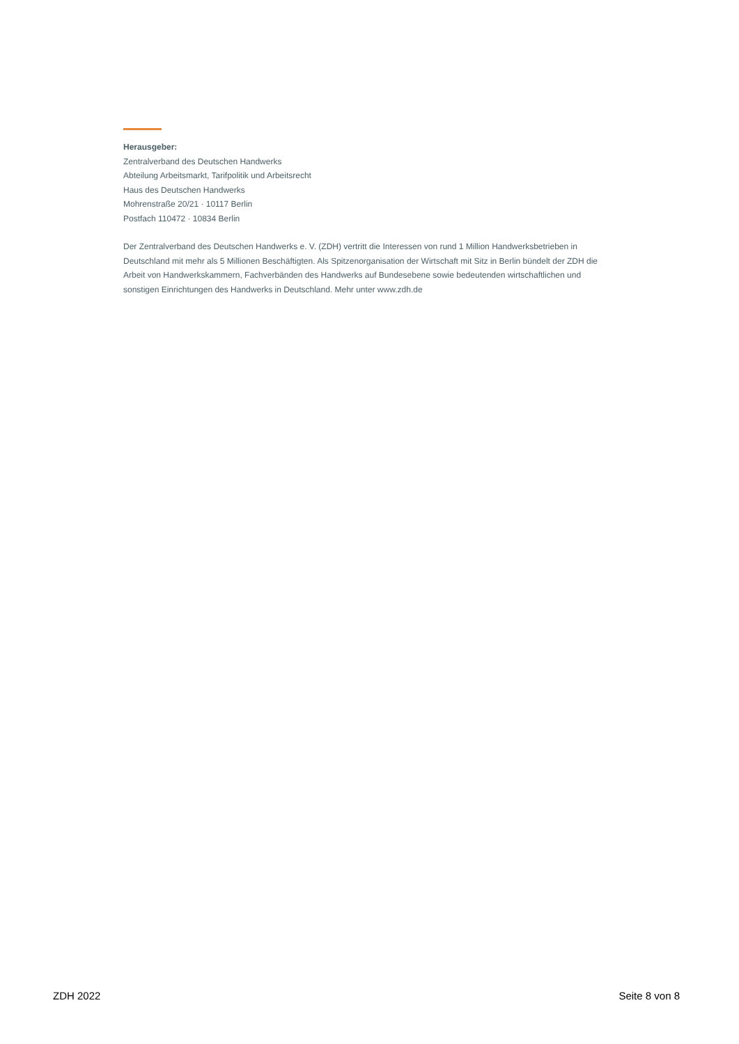Herausgeber:
Zentralverband des Deutschen Handwerks
Abteilung Arbeitsmarkt, Tarifpolitik und Arbeitsrecht
Haus des Deutschen Handwerks
Mohrenstraße 20/21 · 10117 Berlin
Postfach 110472 · 10834 Berlin
Der Zentralverband des Deutschen Handwerks e. V. (ZDH) vertritt die Interessen von rund 1 Million Handwerksbetrieben in Deutschland mit mehr als 5 Millionen Beschäftigten. Als Spitzenorganisation der Wirtschaft mit Sitz in Berlin bündelt der ZDH die Arbeit von Handwerkskammern, Fachverbänden des Handwerks auf Bundesebene sowie bedeutenden wirtschaftlichen und sonstigen Einrichtungen des Handwerks in Deutschland. Mehr unter www.zdh.de
ZDH 2022 Seite 8 von 8